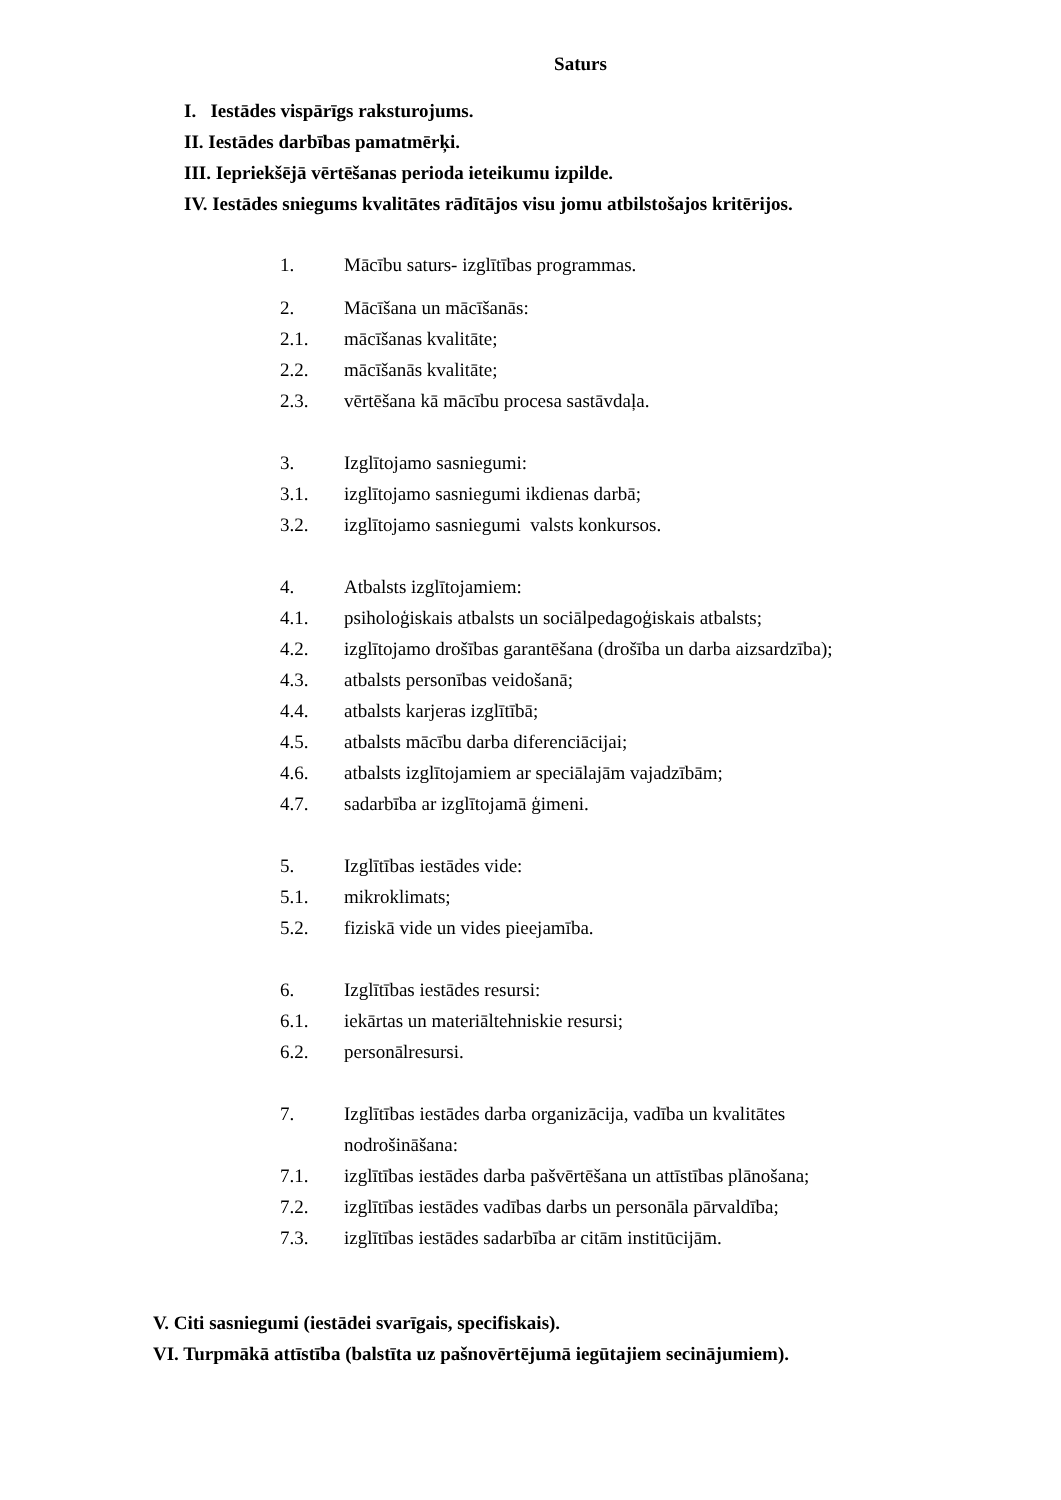Saturs
I. Iestādes vispārīgs raksturojums.
II. Iestādes darbības pamatmērķi.
III. Iepriekšējā vērtēšanas perioda ieteikumu izpilde.
IV. Iestādes sniegums kvalitātes rādītājos visu jomu atbilstošajos kritērijos.
1. Mācību saturs- izglītības programmas.
2. Mācīšana un mācīšanās:
2.1. mācīšanas kvalitāte;
2.2. mācīšanās kvalitāte;
2.3. vērtēšana kā mācību procesa sastāvdaļa.
3. Izglītojamo sasniegumi:
3.1. izglītojamo sasniegumi ikdienas darbā;
3.2. izglītojamo sasniegumi valsts konkursos.
4. Atbalsts izglītojamiem:
4.1. psiholoģiskais atbalsts un sociālpedagoģiskais atbalsts;
4.2. izglītojamo drošības garantēšana (drošība un darba aizsardzība);
4.3. atbalsts personības veidošanā;
4.4. atbalsts karjeras izglītībā;
4.5. atbalsts mācību darba diferenciācijai;
4.6. atbalsts izglītojamiem ar speciālajām vajadzībām;
4.7. sadarbība ar izglītojamā ģimeni.
5. Izglītības iestādes vide:
5.1. mikroklimats;
5.2. fiziskā vide un vides pieejamība.
6. Izglītības iestādes resursi:
6.1. iekārtas un materiāltehniskie resursi;
6.2. personālresursi.
7. Izglītības iestādes darba organizācija, vadība un kvalitātes
nodrošināšana:
7.1. izglītības iestādes darba pašvērtēšana un attīstības plānošana;
7.2. izglītības iestādes vadības darbs un personāla pārvaldība;
7.3. izglītības iestādes sadarbība ar citām institūcijām.
V. Citi sasniegumi (iestādei svarīgais, specifiskais).
VI. Turpmākā attīstība (balstīta uz pašnovērtējumā iegūtajiem secinājumiem).